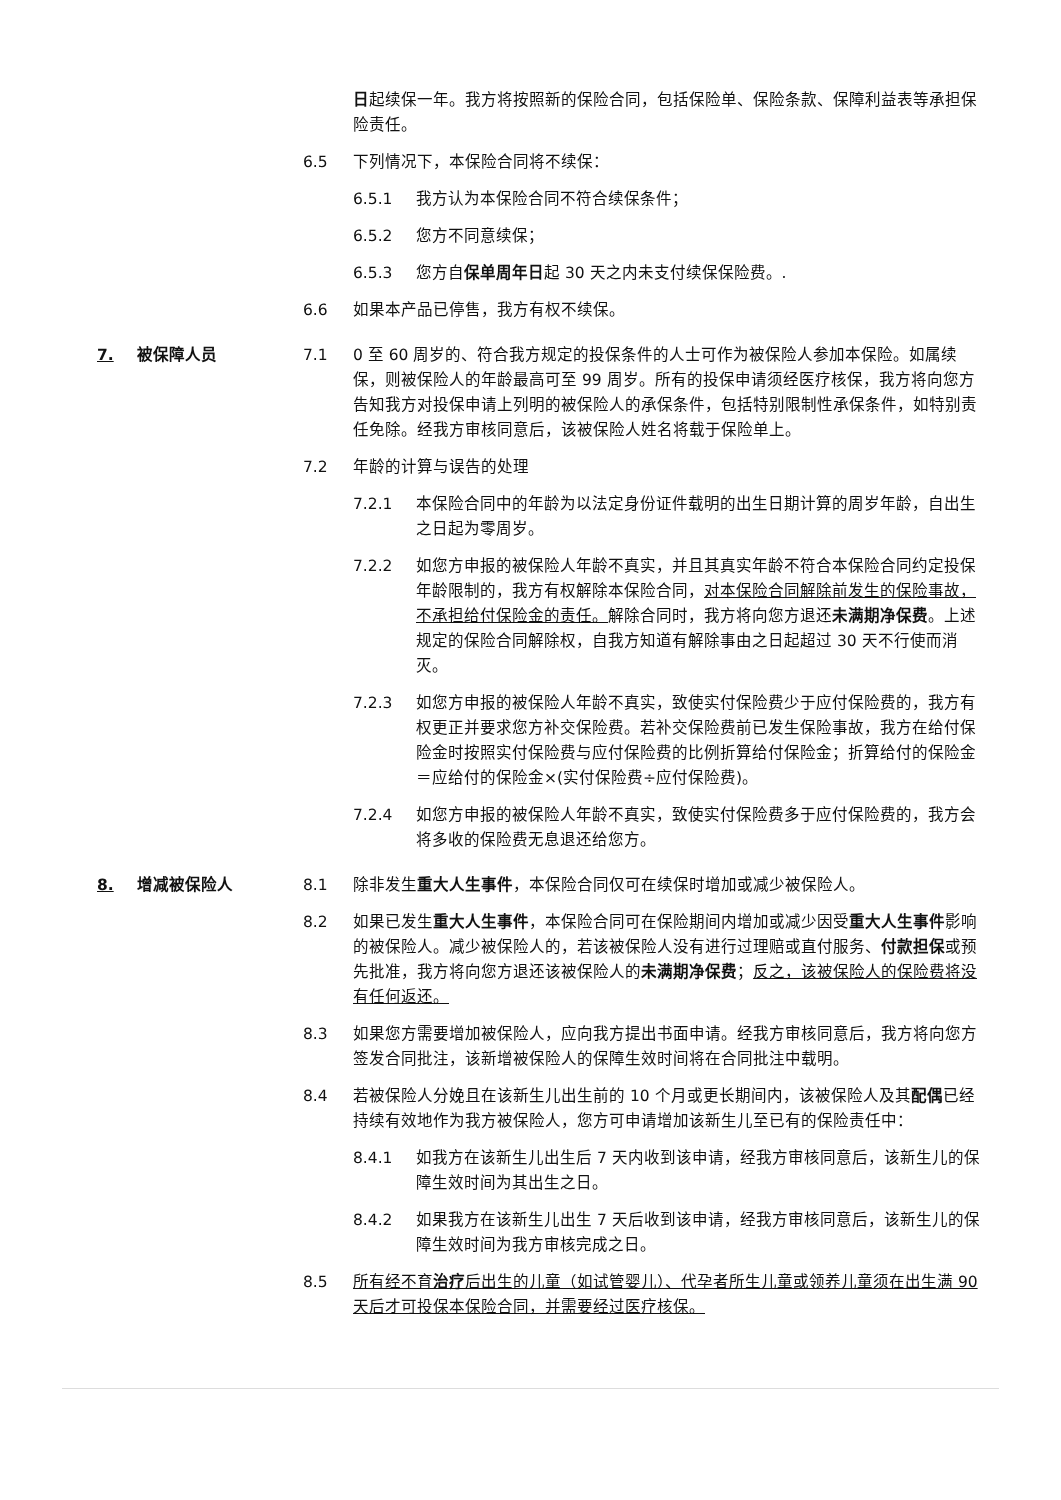日起续保一年。我方将按照新的保险合同，包括保险单、保险条款、保障利益表等承担保险责任。
6.5 下列情况下，本保险合同将不续保：
6.5.1 我方认为本保险合同不符合续保条件；
6.5.2 您方不同意续保；
6.5.3 您方自保单周年日起 30 天之内未支付续保保险费。.
6.6 如果本产品已停售，我方有权不续保。
7. 被保障人员 7.1 0 至 60 周岁的、符合我方规定的投保条件的人士可作为被保险人参加本保险。如属续保，则被保险人的年龄最高可至 99 周岁。所有的投保申请须经医疗核保，我方将向您方告知我方对投保申请上列明的被保险人的承保条件，包括特别限制性承保条件，如特别责任免除。经我方审核同意后，该被保险人姓名将载于保险单上。
7.2 年龄的计算与误告的处理
7.2.1 本保险合同中的年龄为以法定身份证件载明的出生日期计算的周岁年龄，自出生之日起为零周岁。
7.2.2 如您方申报的被保险人年龄不真实，并且其真实年龄不符合本保险合同约定投保年龄限制的，我方有权解除本保险合同，对本保险合同解除前发生的保险事故，不承担给付保险金的责任。解除合同时，我方将向您方退还未满期净保费。上述规定的保险合同解除权，自我方知道有解除事由之日起超过 30 天不行使而消灭。
7.2.3 如您方申报的被保险人年龄不真实，致使实付保险费少于应付保险费的，我方有权更正并要求您方补交保险费。若补交保险费前已发生保险事故，我方在给付保险金时按照实付保险费与应付保险费的比例折算给付保险金；折算给付的保险金＝应给付的保险金×(实付保险费÷应付保险费)。
7.2.4 如您方申报的被保险人年龄不真实，致使实付保险费多于应付保险费的，我方会将多收的保险费无息退还给您方。
8. 增减被保险人 8.1 除非发生重大人生事件，本保险合同仅可在续保时增加或减少被保险人。
8.2 如果已发生重大人生事件，本保险合同可在保险期间内增加或减少因受重大人生事件影响的被保险人。减少被保险人的，若该被保险人没有进行过理赔或直付服务、付款担保或预先批准，我方将向您方退还该被保险人的未满期净保费；反之，该被保险人的保险费将没有任何返还。
8.3 如果您方需要增加被保险人，应向我方提出书面申请。经我方审核同意后，我方将向您方签发合同批注，该新增被保险人的保障生效时间将在合同批注中载明。
8.4 若被保险人分娩且在该新生儿出生前的 10 个月或更长期间内，该被保险人及其配偶已经持续有效地作为我方被保险人，您方可申请增加该新生儿至已有的保险责任中：
8.4.1 如我方在该新生儿出生后 7 天内收到该申请，经我方审核同意后，该新生儿的保障生效时间为其出生之日。
8.4.2 如果我方在该新生儿出生 7 天后收到该申请，经我方审核同意后，该新生儿的保障生效时间为我方审核完成之日。
8.5 所有经不育治疗后出生的儿童（如试管婴儿）、代孕者所生儿童或领养儿童须在出生满 90 天后才可投保本保险合同，并需要经过医疗核保。